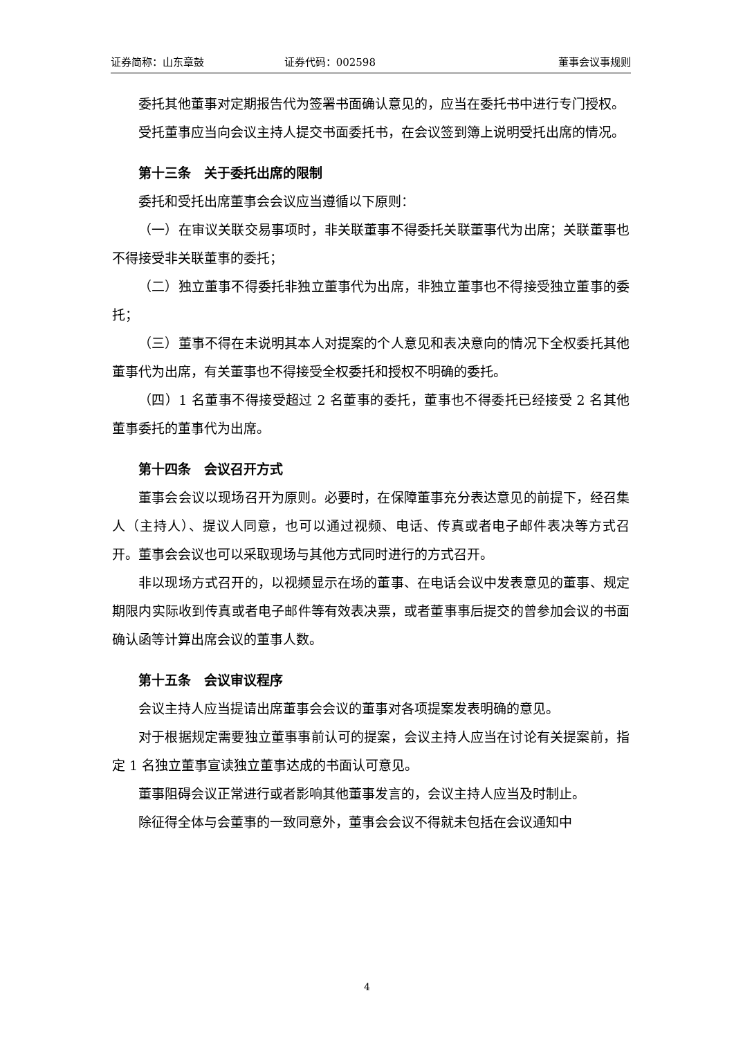证券简称：山东章鼓 证券代码：002598 董事会议事规则
委托其他董事对定期报告代为签署书面确认意见的，应当在委托书中进行专门授权。
受托董事应当向会议主持人提交书面委托书，在会议签到簿上说明受托出席的情况。
第十三条　关于委托出席的限制
委托和受托出席董事会会议应当遵循以下原则：
（一）在审议关联交易事项时，非关联董事不得委托关联董事代为出席；关联董事也不得接受非关联董事的委托；
（二）独立董事不得委托非独立董事代为出席，非独立董事也不得接受独立董事的委托；
（三）董事不得在未说明其本人对提案的个人意见和表决意向的情况下全权委托其他董事代为出席，有关董事也不得接受全权委托和授权不明确的委托。
（四）1 名董事不得接受超过 2 名董事的委托，董事也不得委托已经接受 2 名其他董事委托的董事代为出席。
第十四条　会议召开方式
董事会会议以现场召开为原则。必要时，在保障董事充分表达意见的前提下，经召集人（主持人）、提议人同意，也可以通过视频、电话、传真或者电子邮件表决等方式召开。董事会会议也可以采取现场与其他方式同时进行的方式召开。
非以现场方式召开的，以视频显示在场的董事、在电话会议中发表意见的董事、规定期限内实际收到传真或者电子邮件等有效表决票，或者董事事后提交的曾参加会议的书面确认函等计算出席会议的董事人数。
第十五条　会议审议程序
会议主持人应当提请出席董事会会议的董事对各项提案发表明确的意见。
对于根据规定需要独立董事事前认可的提案，会议主持人应当在讨论有关提案前，指定 1 名独立董事宣读独立董事达成的书面认可意见。
董事阻碍会议正常进行或者影响其他董事发言的，会议主持人应当及时制止。
除征得全体与会董事的一致同意外，董事会会议不得就未包括在会议通知中
4